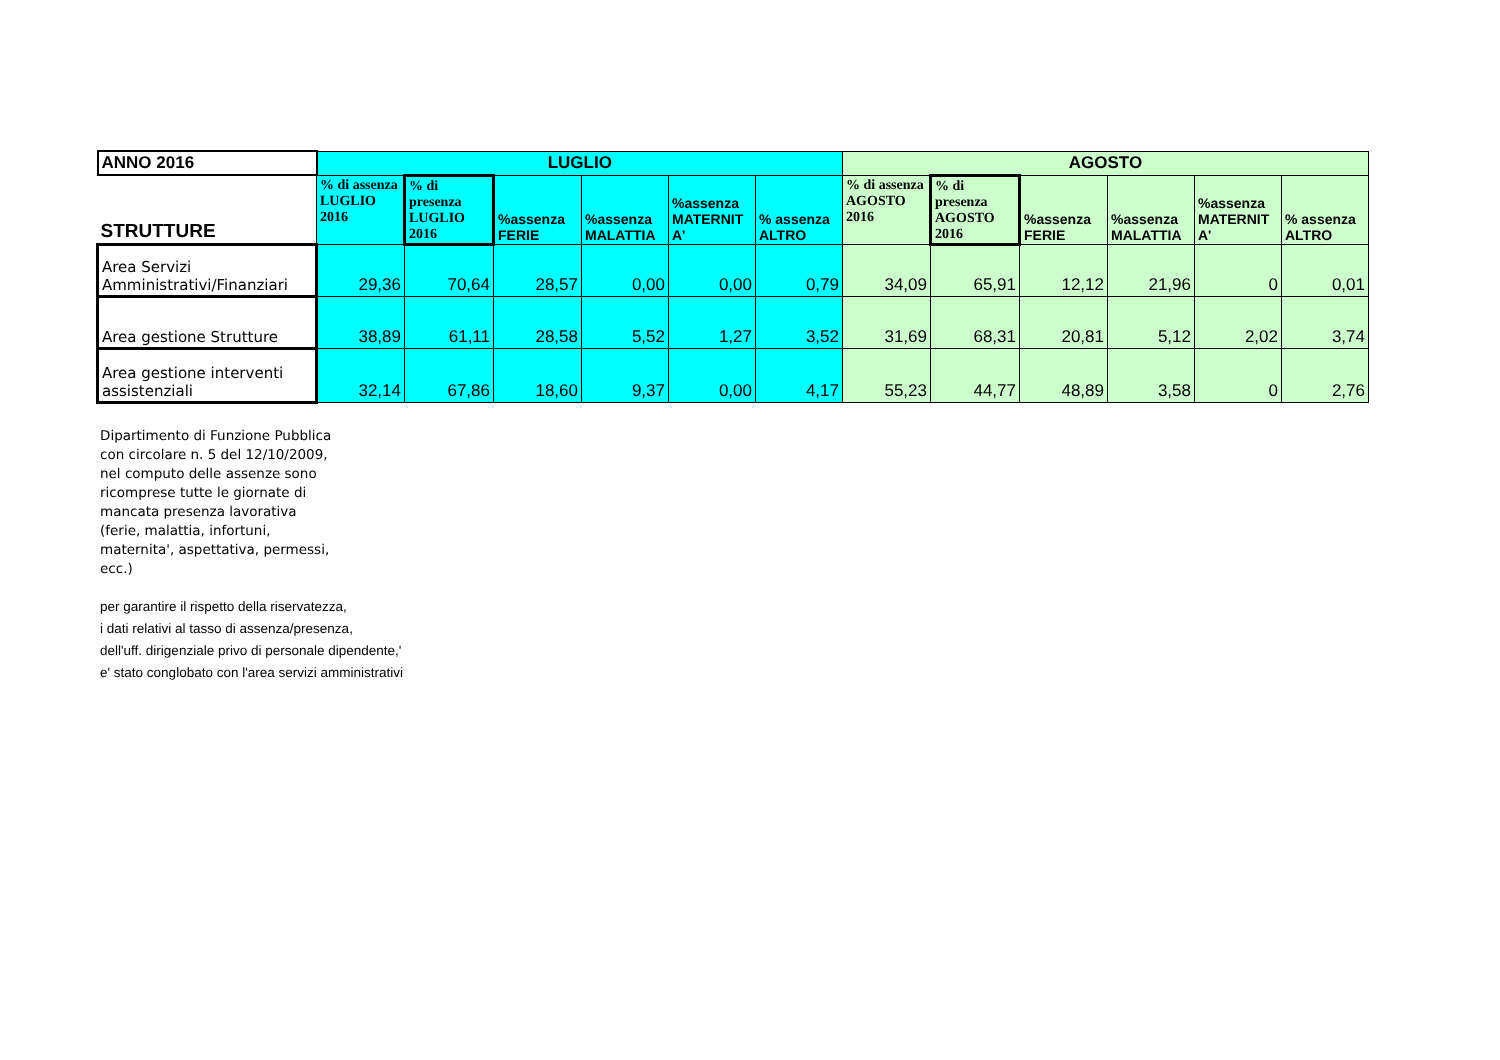| ANNO 2016 | LUGLIO | | | | | | AGOSTO | | | | | |
| --- | --- | --- | --- | --- | --- | --- | --- | --- | --- | --- | --- | --- |
| STRUTTURE | % di assenza LUGLIO 2016 | % di presenza LUGLIO 2016 | %assenza FERIE | %assenza MALATTIA | %assenza MATERNIT A' | % assenza ALTRO | % di assenza AGOSTO 2016 | % di presenza AGOSTO 2016 | %assenza FERIE | %assenza MALATTIA | %assenza MATERNIT A' | % assenza ALTRO |
| Area Servizi Amministrativi/Finanziari | 29,36 | 70,64 | 28,57 | 0,00 | 0,00 | 0,79 | 34,09 | 65,91 | 12,12 | 21,96 | 0 | 0,01 |
| Area gestione Strutture | 38,89 | 61,11 | 28,58 | 5,52 | 1,27 | 3,52 | 31,69 | 68,31 | 20,81 | 5,12 | 2,02 | 3,74 |
| Area gestione interventi assistenziali | 32,14 | 67,86 | 18,60 | 9,37 | 0,00 | 4,17 | 55,23 | 44,77 | 48,89 | 3,58 | 0 | 2,76 |
Dipartimento di Funzione Pubblica
con circolare n. 5 del 12/10/2009,
nel computo delle assenze sono
ricomprese tutte le giornate di
mancata presenza lavorativa
(ferie, malattia, infortuni,
maternita', aspettativa, permessi,
ecc.)
per garantire il rispetto della riservatezza,
i dati relativi al tasso di assenza/presenza,
dell'uff. dirigenziale privo di personale dipendente,'
e' stato conglobato con l'area servizi amministrativi